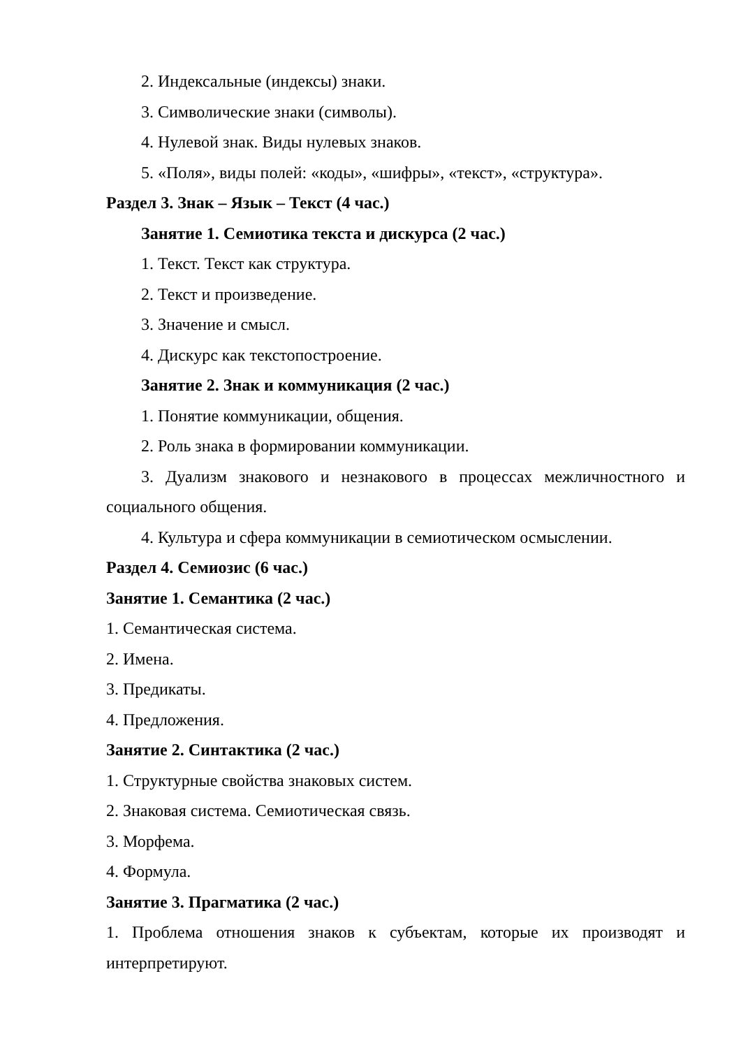2. Индексальные (индексы) знаки.
3. Символические знаки (символы).
4. Нулевой знак. Виды нулевых знаков.
5. «Поля», виды полей: «коды», «шифры», «текст», «структура».
Раздел 3. Знак – Язык – Текст (4 час.)
Занятие 1. Семиотика текста и дискурса (2 час.)
1. Текст. Текст как структура.
2. Текст и произведение.
3. Значение и смысл.
4. Дискурс как текстопостроение.
Занятие 2. Знак и коммуникация (2 час.)
1. Понятие коммуникации, общения.
2. Роль знака в формировании коммуникации.
3. Дуализм знакового и незнакового в процессах межличностного и социального общения.
4. Культура и сфера коммуникации в семиотическом осмыслении.
Раздел 4. Семиозис (6 час.)
Занятие 1. Семантика (2 час.)
1. Семантическая система.
2. Имена.
3. Предикаты.
4. Предложения.
Занятие 2. Синтактика (2 час.)
1. Структурные свойства знаковых систем.
2. Знаковая система. Семиотическая связь.
3. Морфема.
4. Формула.
Занятие 3. Прагматика (2 час.)
1. Проблема отношения знаков к субъектам, которые их производят и интерпретируют.